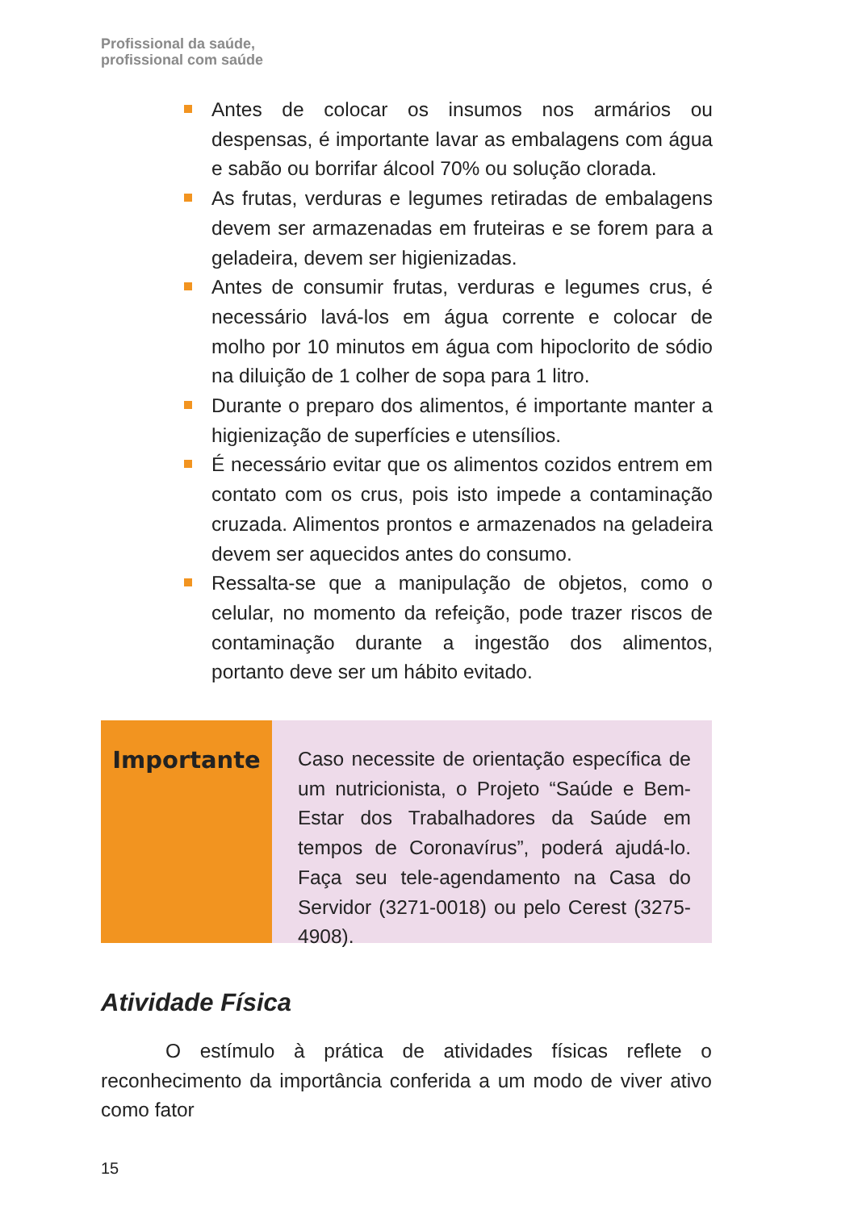Profissional da saúde,
profissional com saúde
Antes de colocar os insumos nos armários ou despensas, é importante lavar as embalagens com água e sabão ou borrifar álcool 70% ou solução clorada.
As frutas, verduras e legumes retiradas de embalagens devem ser armazenadas em fruteiras e se forem para a geladeira, devem ser higienizadas.
Antes de consumir frutas, verduras e legumes crus, é necessário lavá-los em água corrente e colocar de molho por 10 minutos em água com hipoclorito de sódio na diluição de 1 colher de sopa para 1 litro.
Durante o preparo dos alimentos, é importante manter a higienização de superfícies e utensílios.
É necessário evitar que os alimentos cozidos entrem em contato com os crus, pois isto impede a contaminação cruzada. Alimentos prontos e armazenados na geladeira devem ser aquecidos antes do consumo.
Ressalta-se que a manipulação de objetos, como o celular, no momento da refeição, pode trazer riscos de contaminação durante a ingestão dos alimentos, portanto deve ser um hábito evitado.
Importante
Caso necessite de orientação específica de um nutricionista, o Projeto “Saúde e Bem-Estar dos Trabalhadores da Saúde em tempos de Coronavírus”, poderá ajudá-lo. Faça seu tele-agendamento na Casa do Servidor (3271-0018) ou pelo Cerest (3275-4908).
Atividade Física
O estímulo à prática de atividades físicas reflete o reconhecimento da importância conferida a um modo de viver ativo como fator
15